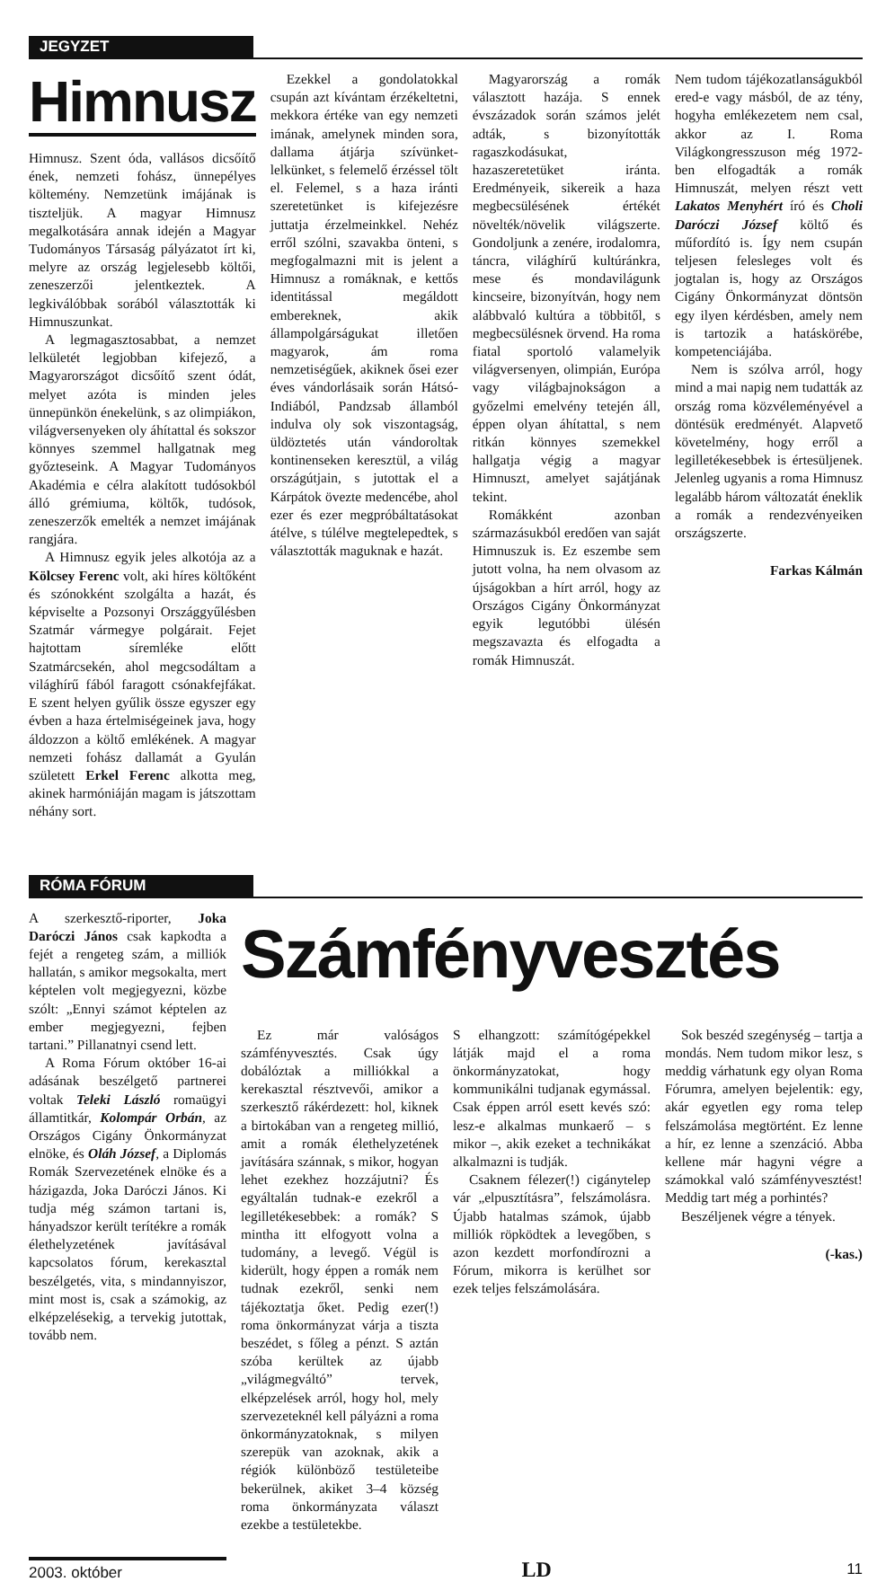JEGYZET
Himnusz
Himnusz. Szent óda, vallásos dicsőítő ének, nemzeti fohász, ünnepélyes költemény. Nemzetünk imájának is tiszteljük. A magyar Himnusz megalkotására annak idején a Magyar Tudományos Társaság pályázatot írt ki, melyre az ország legjelesebb költői, zeneszerzői jelentkeztek. A legkiválóbbak sorából választották ki Himnuszunkat.
A legmagasztosabbat, a nemzet lelkületét legjobban kifejező, a Magyarországot dicsőítő szent ódát, melyet azóta is minden jeles ünnepünkön énekelünk, s az olimpiákon, világversenyeken oly áhítattal és sokszor könnyes szemmel hallgatnak meg győzteseink. A Magyar Tudományos Akadémia e célra alakított tudósokból álló grémiuma, költők, tudósok, zeneszerzők emelték a nemzet imájának rangjára.
A Himnusz egyik jeles alkotója az a Kölcsey Ferenc volt, aki híres költőként és szónokként szolgálta a hazát, és képviselte a Pozsonyi Országgyűlésben Szatmár vármegye polgárait. Fejet hajtottam síremléke előtt Szatmárcsekén, ahol megcsodáltam a világhírű fából faragott csónakfejfákat. E szent helyen gyűlik össze egyszer egy évben a haza értelmiségeinek java, hogy áldozzon a költő emlékének. A magyar nemzeti fohász dallamát a Gyulán született Erkel Ferenc alkotta meg, akinek harmóniáján magam is játszottam néhány sort.
Ezekkel a gondolatokkal csupán azt kívántam érzékeltetni, mekkora értéke van egy nemzeti imának, amelynek minden sora, dallama átjárja szívünket-lelkünket, s felemelő érzéssel tölt el. Felemel, s a haza iránti szeretetünket is kifejezésre juttatja érzelmeinkkel. Nehéz erről szólni, szavakba önteni, s megfogalmazni mit is jelent a Himnusz a romáknak, e kettős identitással megáldott embereknek, akik állampolgárságukat illetően magyarok, ám roma nemzetiségűek, akiknek ősei ezer éves vándorlásaik során Hátsó-Indiából, Pandzsab államból indulva oly sok viszontagság, üldöztetés után vándoroltak kontinenseken keresztül, a világ országútjain, s jutottak el a Kárpátok övezte medencébe, ahol ezer és ezer megpróbáltatásokat átélve, s túlélve megtelepedtek, s választották maguknak e hazát.
Magyarország a romák választott hazája. S ennek évszázadok során számos jelét adták, s bizonyították ragaszkodásukat, hazaszeretetüket iránta. Eredményeik, sikereik a haza megbecsülésének értékét növelték/növelik világszerte. Gondoljunk a zenére, irodalomra, táncra, világhírű kultúránkra, mese és mondavilágunk kincseire, bizonyítván, hogy nem alábbvaló kultúra a többitől, s megbecsülésnek örvend. Ha roma fiatal sportoló valamelyik világversenyen, olimpián, Európa vagy világbajnokságon a győzelmi emelvény tetején áll, éppen olyan áhítattal, s nem ritkán könnyes szemekkel hallgatja végig a magyar Himnuszt, amelyet sajátjának tekint.
Romákként azonban származásukból eredően van saját Himnuszuk is. Ez eszembe sem jutott volna, ha nem olvasom az újságokban a hírt arról, hogy az Országos Cigány Önkormányzat egyik legutóbbi ülésén megszavazta és elfogadta a romák Himnuszát.
Nem tudom tájékozatlanságukból ered-e vagy másból, de az tény, hogyha emlékezetem nem csal, akkor az I. Roma Világkongresszuson még 1972-ben elfogadták a romák Himnuszát, melyen részt vett Lakatos Menyhért író és Choli Daróczi József költő és műfordító is. Így nem csupán teljesen felesleges volt és jogtalan is, hogy az Országos Cigány Önkormányzat döntsön egy ilyen kérdésben, amely nem is tartozik a hatáskörébe, kompetenciájába.
Nem is szólva arról, hogy mind a mai napig nem tudatták az ország roma közvéleményével a döntésük eredményét. Alapvető követelmény, hogy erről a legilletékesebbek is értesüljenek. Jelenleg ugyanis a roma Himnusz legalább három változatát éneklik a romák a rendezvényeiken országszerte.
Farkas Kálmán
RÓMA FÓRUM
A szerkesztő-riporter, Joka Daróczi János csak kapkodta a fejét a rengeteg szám, a milliók hallatán, s amikor megsokalta, mert képtelen volt megjegyezni, közbe szólt: „Ennyi számot képtelen az ember megjegyezni, fejben tartani.” Pillanatnyi csend lett.
A Roma Fórum október 16-ai adásának beszélgető partnerei voltak Teleki László romaügyi államtitkár, Kolompár Orbán, az Országos Cigány Önkormányzat elnöke, és Oláh József, a Diplomás Romák Szervezetének elnöke és a házigazda, Joka Daróczi János. Ki tudja még számon tartani is, hányadszor került terítékre a romák élethelyzetének javításával kapcsolatos fórum, kerekasztal beszélgetés, vita, s mindannyiszor, mint most is, csak a számokig, az elképzelésekig, a tervekig jutottak, tovább nem.
Számfényvesztés
Ez már valóságos számfényvesztés. Csak úgy dobálóztak a milliókkal a kerekasztal résztvevői, amikor a szerkesztő rákérdezett: hol, kiknek a birtokában van a rengeteg millió, amit a romák élethelyzetének javítására szánnak, s mikor, hogyan lehet ezekhez hozzájutni? És egyáltalán tudnak-e ezekről a legilletékesebbek: a romák? S mintha itt elfogyott volna a tudomány, a levegő. Végül is kiderült, hogy éppen a romák nem tudnak ezekről, senki nem tájékoztatja őket. Pedig ezer(!) roma önkormányzat várja a tiszta beszédet, s főleg a pénzt. S aztán szóba kerültek az újabb „világmegváltó” tervek, elképzelések arról, hogy hol, mely szervezeteknél kell pályázni a roma önkormányzatoknak, s milyen szerepük van azoknak, akik a régiók különböző testületeibe bekerülnek, akiket 3–4 község roma önkormányzata választ ezekbe a testületekbe.
S elhangzott: számítógépekkel látják majd el a roma önkormányzatokat, hogy kommunikálni tudjanak egymással. Csak éppen arról esett kevés szó: lesz-e alkalmas munkaerő – s mikor –, akik ezeket a technikákat alkalmazni is tudják.
Csaknem félezer(!) cigánytelep vár „elpusztításra”, felszámolásra. Újabb hatalmas számok, újabb milliók röpködtek a levegőben, s azon kezdett morfondírozni a Fórum, mikorra is kerülhet sor ezek teljes felszámolására.
Sok beszéd szegénység – tartja a mondás. Nem tudom mikor lesz, s meddig várhatunk egy olyan Roma Fórumra, amelyen bejelentik: egy, akár egyetlen egy roma telep felszámolása megtörtént. Ez lenne a hír, ez lenne a szenzáció. Abba kellene már hagyni végre a számokkal való számfényvesztést! Meddig tart még a porhintés?
Beszéljenek végre a tények.
(-kas.)
2003. október LD 11